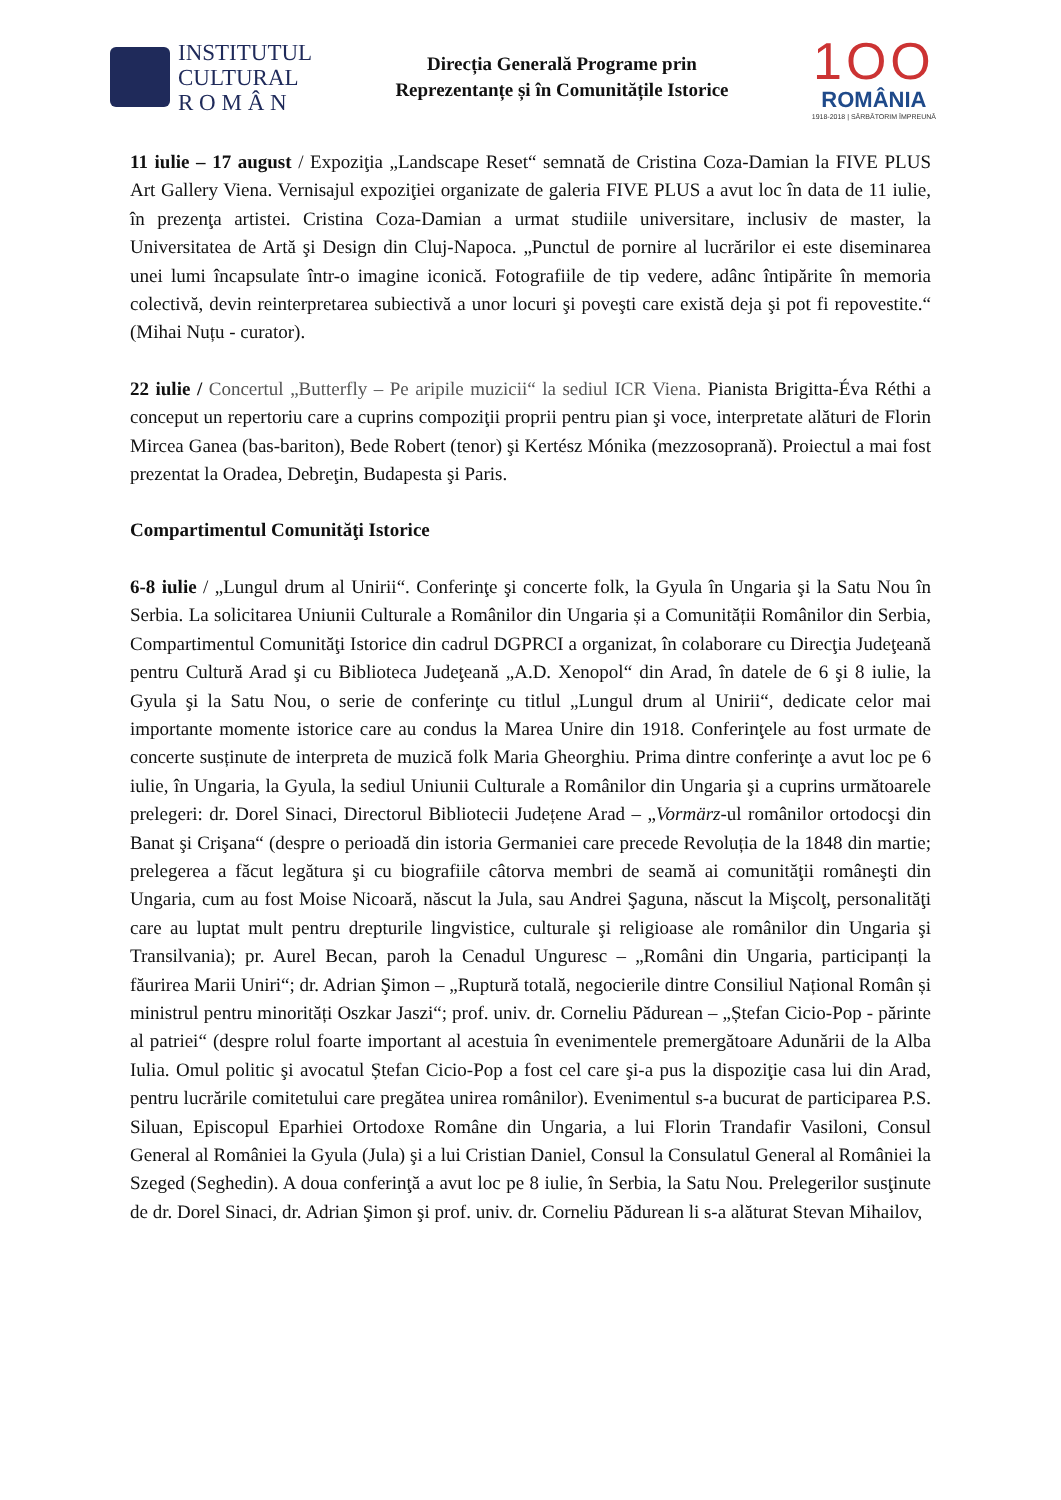INSTITUTUL
CULTURAL
R O M Â N
Direcția Generală Programe prin
Reprezentanțe și în Comunitățile Istorice
1OO
ROMÂNIA
1918-2018 | SĂRBĂTORIM ÎMPREUNĂ
11 iulie – 17 august / Expoziţia „Landscape Reset“ semnată de Cristina Coza-Damian la FIVE PLUS Art Gallery Viena. Vernisajul expoziţiei organizate de galeria FIVE PLUS a avut loc în data de 11 iulie, în prezenţa artistei. Cristina Coza-Damian a urmat studiile universitare, inclusiv de master, la Universitatea de Artă şi Design din Cluj-Napoca. „Punctul de pornire al lucrărilor ei este diseminarea unei lumi încapsulate într-o imagine iconică. Fotografiile de tip vedere, adânc întipărite în memoria colectivă, devin reinterpretarea subiectivă a unor locuri şi poveşti care există deja şi pot fi repovestite.“ (Mihai Nuțu - curator).
22 iulie / Concertul „Butterfly – Pe aripile muzicii“ la sediul ICR Viena. Pianista Brigitta-Éva Réthi a conceput un repertoriu care a cuprins compoziţii proprii pentru pian şi voce, interpretate alături de Florin Mircea Ganea (bas-bariton), Bede Robert (tenor) şi Kertész Mónika (mezzosoprană). Proiectul a mai fost prezentat la Oradea, Debreţin, Budapesta şi Paris.
Compartimentul Comunităţi Istorice
6-8 iulie / „Lungul drum al Unirii“. Conferinţe şi concerte folk, la Gyula în Ungaria şi la Satu Nou în Serbia. La solicitarea Uniunii Culturale a Românilor din Ungaria și a Comunității Românilor din Serbia, Compartimentul Comunităţi Istorice din cadrul DGPRCI a organizat, în colaborare cu Direcţia Judeţeană pentru Cultură Arad şi cu Biblioteca Judeţeană „A.D. Xenopol“ din Arad, în datele de 6 şi 8 iulie, la Gyula şi la Satu Nou, o serie de conferinţe cu titlul „Lungul drum al Unirii“, dedicate celor mai importante momente istorice care au condus la Marea Unire din 1918. Conferinţele au fost urmate de concerte susținute de interpreta de muzică folk Maria Gheorghiu. Prima dintre conferinţe a avut loc pe 6 iulie, în Ungaria, la Gyula, la sediul Uniunii Culturale a Românilor din Ungaria şi a cuprins următoarele prelegeri: dr. Dorel Sinaci, Directorul Bibliotecii Județene Arad – „Vormärz-ul românilor ortodocşi din Banat şi Crişana“ (despre o perioadă din istoria Germaniei care precede Revoluția de la 1848 din martie; prelegerea a făcut legătura şi cu biografiile câtorva membri de seamă ai comunităţii româneşti din Ungaria, cum au fost Moise Nicoară, născut la Jula, sau Andrei Şaguna, născut la Mişcolţ, personalităţi care au luptat mult pentru drepturile lingvistice, culturale şi religioase ale românilor din Ungaria şi Transilvania); pr. Aurel Becan, paroh la Cenadul Unguresc – „Români din Ungaria, participanți la făurirea Marii Uniri“; dr. Adrian Şimon – „Ruptură totală, negocierile dintre Consiliul Național Român și ministrul pentru minorități Oszkar Jaszi“; prof. univ. dr. Corneliu Pădurean – „Ștefan Cicio-Pop - părinte al patriei“ (despre rolul foarte important al acestuia în evenimentele premergătoare Adunării de la Alba Iulia. Omul politic şi avocatul Ștefan Cicio-Pop a fost cel care şi-a pus la dispoziţie casa lui din Arad, pentru lucrările comitetului care pregătea unirea românilor). Evenimentul s-a bucurat de participarea P.S. Siluan, Episcopul Eparhiei Ortodoxe Române din Ungaria, a lui Florin Trandafir Vasiloni, Consul General al României la Gyula (Jula) şi a lui Cristian Daniel, Consul la Consulatul General al României la Szeged (Seghedin). A doua conferinţă a avut loc pe 8 iulie, în Serbia, la Satu Nou. Prelegerilor susţinute de dr. Dorel Sinaci, dr. Adrian Şimon şi prof. univ. dr. Corneliu Pădurean li s-a alăturat Stevan Mihailov,